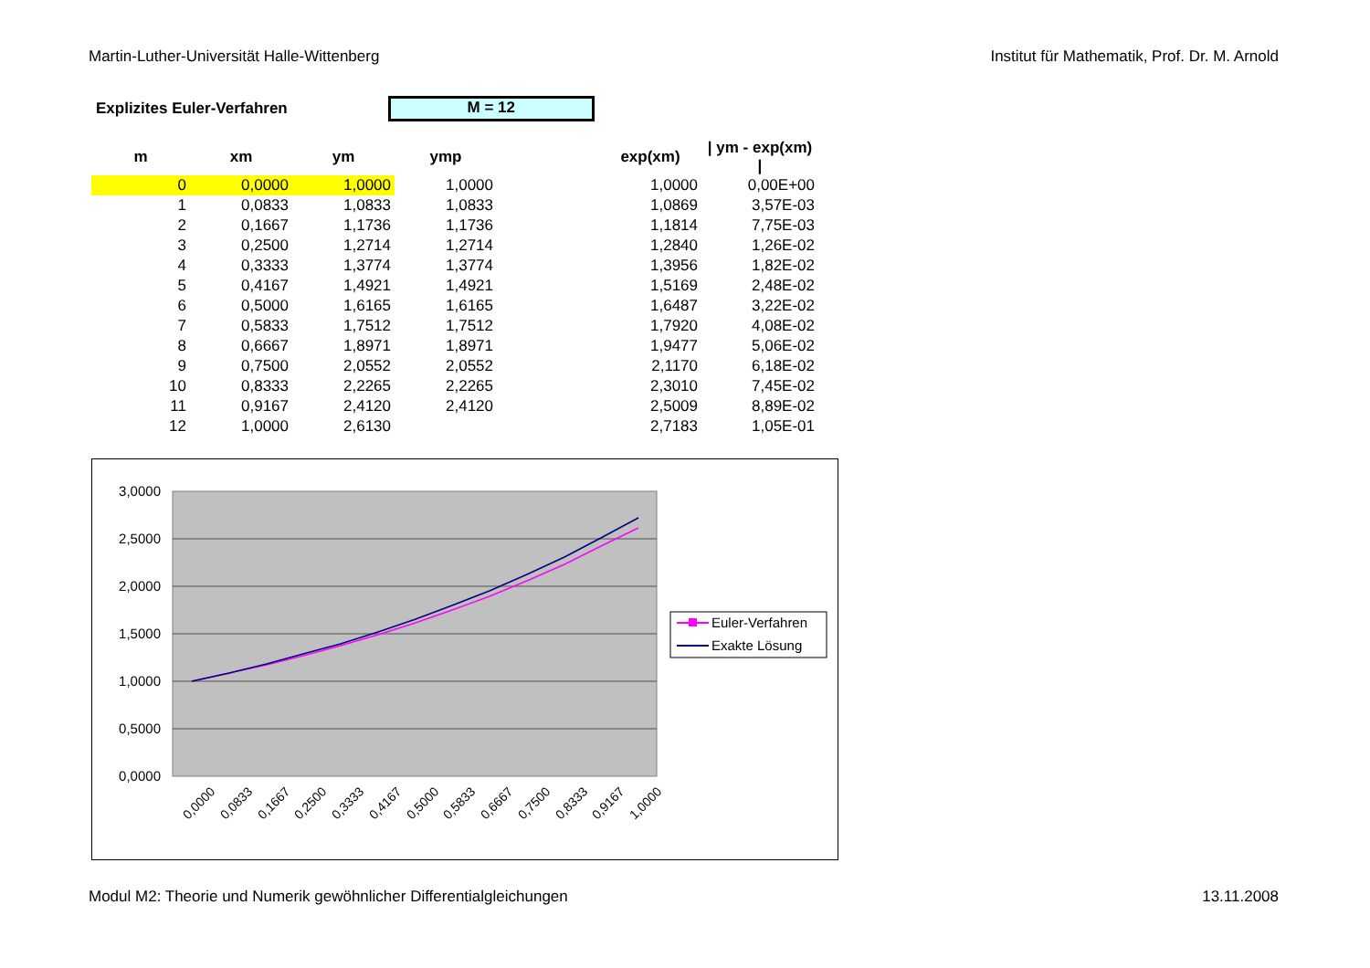Martin-Luther-Universität Halle-Wittenberg Institut für Mathematik, Prof. Dr. M. Arnold
Explizites Euler-Verfahren
M = 12
| m | xm | ym | ymp | | exp(xm) | / ym - exp(xm) / |
| --- | --- | --- | --- | --- | --- | --- |
| 0 | 0,0000 | 1,0000 | 1,0000 | | 1,0000 | 0,00E+00 |
| 1 | 0,0833 | 1,0833 | 1,0833 | | 1,0869 | 3,57E-03 |
| 2 | 0,1667 | 1,1736 | 1,1736 | | 1,1814 | 7,75E-03 |
| 3 | 0,2500 | 1,2714 | 1,2714 | | 1,2840 | 1,26E-02 |
| 4 | 0,3333 | 1,3774 | 1,3774 | | 1,3956 | 1,82E-02 |
| 5 | 0,4167 | 1,4921 | 1,4921 | | 1,5169 | 2,48E-02 |
| 6 | 0,5000 | 1,6165 | 1,6165 | | 1,6487 | 3,22E-02 |
| 7 | 0,5833 | 1,7512 | 1,7512 | | 1,7920 | 4,08E-02 |
| 8 | 0,6667 | 1,8971 | 1,8971 | | 1,9477 | 5,06E-02 |
| 9 | 0,7500 | 2,0552 | 2,0552 | | 2,1170 | 6,18E-02 |
| 10 | 0,8333 | 2,2265 | 2,2265 | | 2,3010 | 7,45E-02 |
| 11 | 0,9167 | 2,4120 | 2,4120 | | 2,5009 | 8,89E-02 |
| 12 | 1,0000 | 2,6130 | | | 2,7183 | 1,05E-01 |
3,0000
2,5000
2,0000
1,5000
1,0000
0,5000
0,0000
0,0000
0,0833
0,1667
0,2500
0,3333
0,4167
0,5000
0,5833
0,6667
0,7500
0,8333
0,9167
1,0000
Euler-Verfahren
Exakte Lösung
Modul M2: Theorie und Numerik gewöhnlicher Differentialgleichungen 13.11.2008